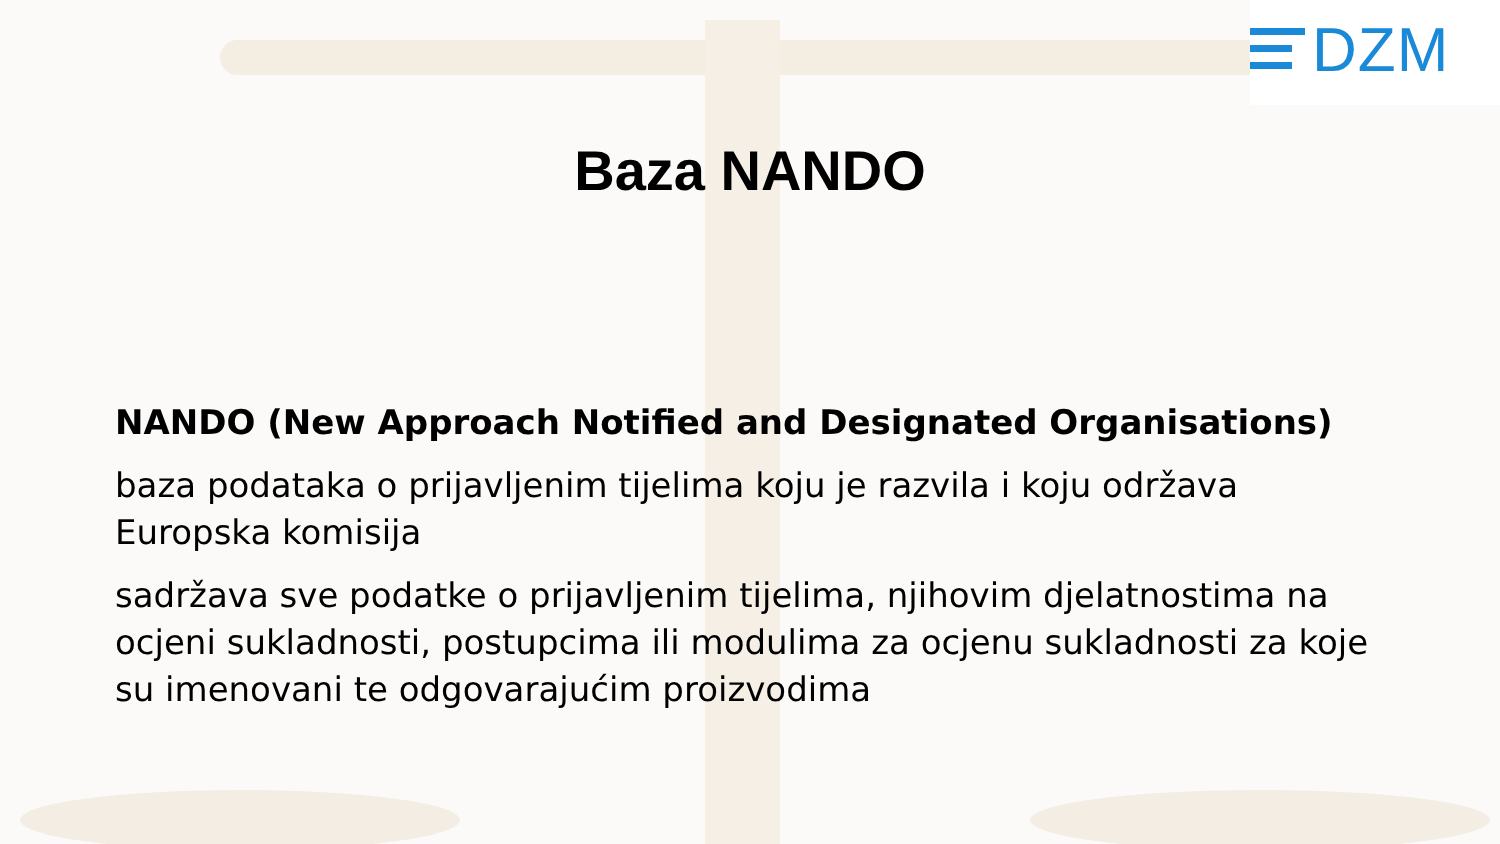DZM
Baza NANDO
NANDO (New Approach Notified and Designated Organisations)
baza podataka o prijavljenim tijelima koju je razvila i koju održava Europska komisija
sadržava sve podatke o prijavljenim tijelima, njihovim djelatnostima na ocjeni sukladnosti, postupcima ili modulima za ocjenu sukladnosti za koje su imenovani te odgovarajućim proizvodima